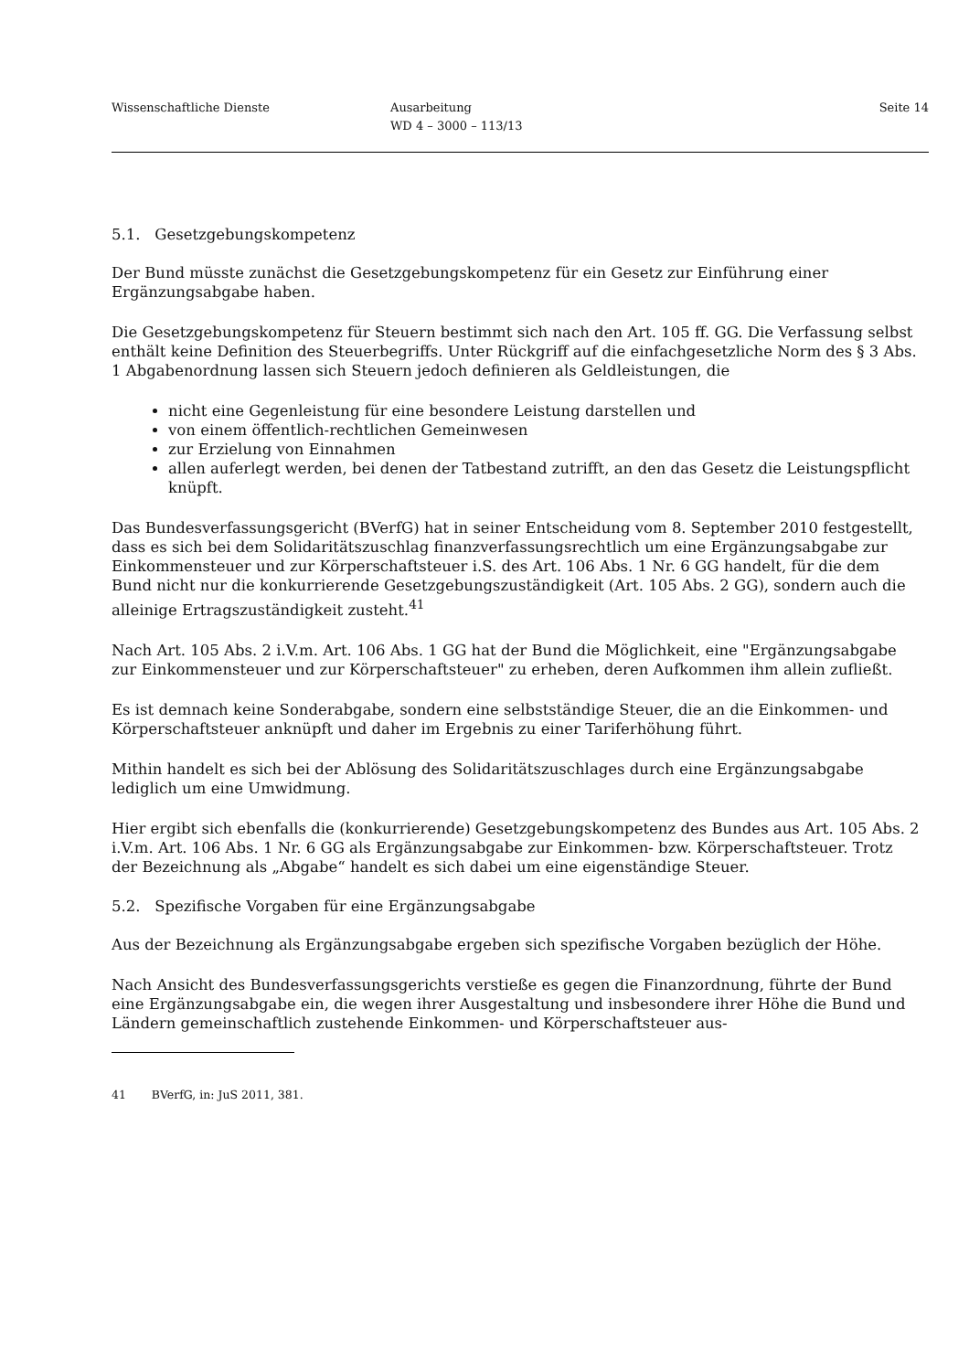Wissenschaftliche Dienste Ausarbeitung
WD 4 – 3000 – 113/13
Seite 14
5.1. Gesetzgebungskompetenz
Der Bund müsste zunächst die Gesetzgebungskompetenz für ein Gesetz zur Einführung einer Ergänzungsabgabe haben.
Die Gesetzgebungskompetenz für Steuern bestimmt sich nach den Art. 105 ff. GG. Die Verfassung selbst enthält keine Definition des Steuerbegriffs. Unter Rückgriff auf die einfachgesetzliche Norm des § 3 Abs. 1 Abgabenordnung lassen sich Steuern jedoch definieren als Geldleistungen, die
nicht eine Gegenleistung für eine besondere Leistung darstellen und
von einem öffentlich-rechtlichen Gemeinwesen
zur Erzielung von Einnahmen
allen auferlegt werden, bei denen der Tatbestand zutrifft, an den das Gesetz die Leistungspflicht knüpft.
Das Bundesverfassungsgericht (BVerfG) hat in seiner Entscheidung vom 8. September 2010 festgestellt, dass es sich bei dem Solidaritätszuschlag finanzverfassungsrechtlich um eine Ergänzungsabgabe zur Einkommensteuer und zur Körperschaftsteuer i.S. des Art. 106 Abs. 1 Nr. 6 GG handelt, für die dem Bund nicht nur die konkurrierende Gesetzgebungszuständigkeit (Art. 105 Abs. 2 GG), sondern auch die alleinige Ertragszuständigkeit zusteht.<sup>41</sup>
Nach Art. 105 Abs. 2 i.V.m. Art. 106 Abs. 1 GG hat der Bund die Möglichkeit, eine "Ergänzungsabgabe zur Einkommensteuer und zur Körperschaftsteuer" zu erheben, deren Aufkommen ihm allein zufließt.
Es ist demnach keine Sonderabgabe, sondern eine selbstständige Steuer, die an die Einkommen- und Körperschaftsteuer anknüpft und daher im Ergebnis zu einer Tariferhöhung führt.
Mithin handelt es sich bei der Ablösung des Solidaritätszuschlages durch eine Ergänzungsabgabe lediglich um eine Umwidmung.
Hier ergibt sich ebenfalls die (konkurrierende) Gesetzgebungskompetenz des Bundes aus Art. 105 Abs. 2 i.V.m. Art. 106 Abs. 1 Nr. 6 GG als Ergänzungsabgabe zur Einkommen- bzw. Körperschaftsteuer. Trotz der Bezeichnung als „Abgabe“ handelt es sich dabei um eine eigenständige Steuer.
5.2. Spezifische Vorgaben für eine Ergänzungsabgabe
Aus der Bezeichnung als Ergänzungsabgabe ergeben sich spezifische Vorgaben bezüglich der Höhe.
Nach Ansicht des Bundesverfassungsgerichts verstieße es gegen die Finanzordnung, führte der Bund eine Ergänzungsabgabe ein, die wegen ihrer Ausgestaltung und insbesondere ihrer Höhe die Bund und Ländern gemeinschaftlich zustehende Einkommen- und Körperschaftsteuer aus-
41 BVerfG, in: JuS 2011, 381.